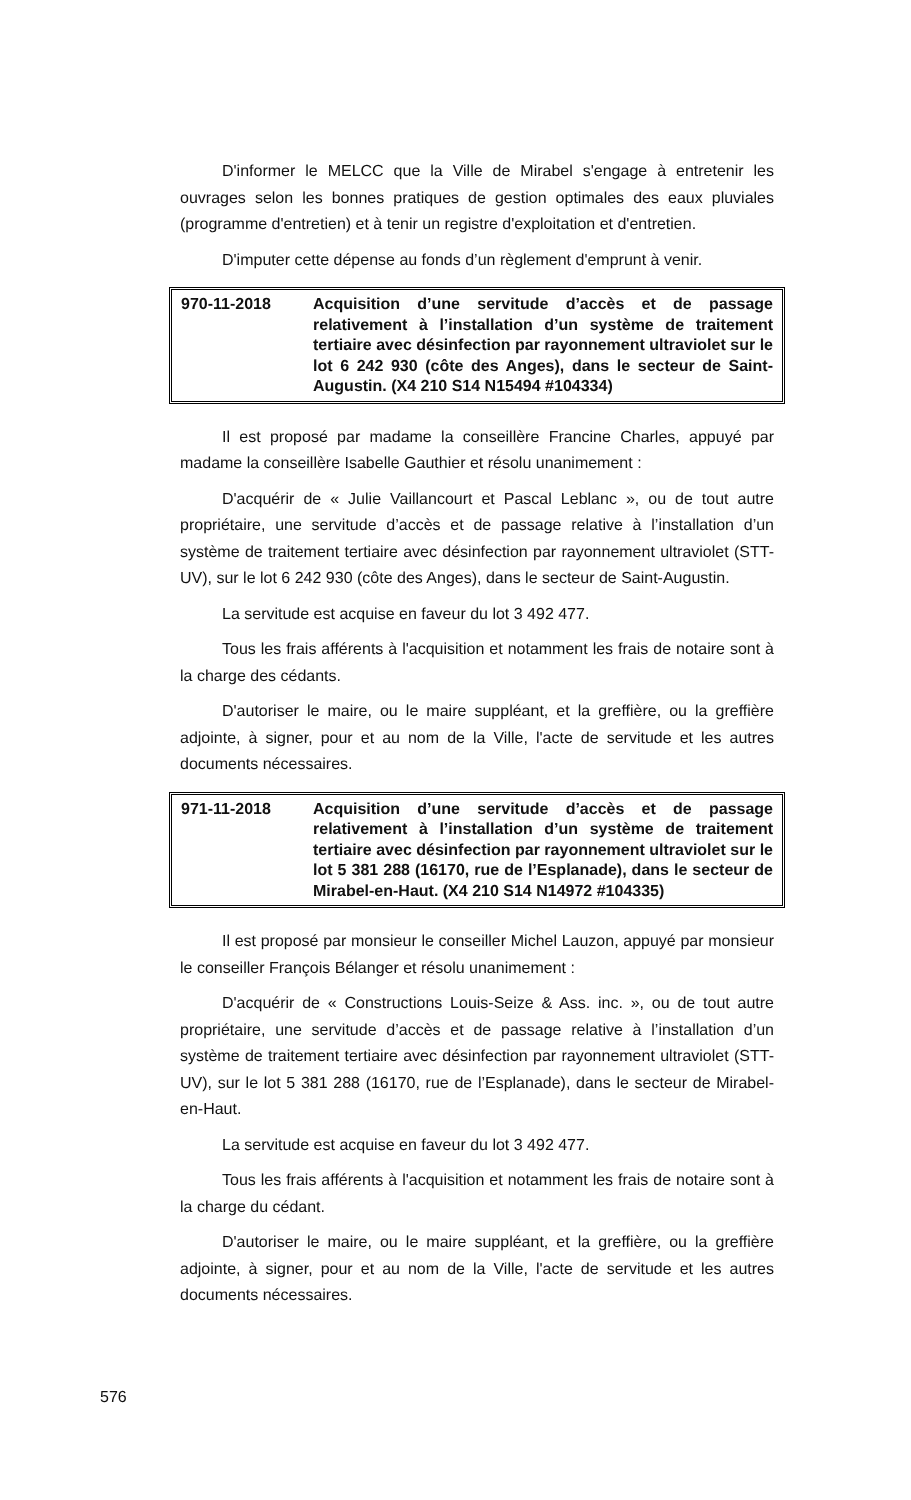D'informer le MELCC que la Ville de Mirabel s'engage à entretenir les ouvrages selon les bonnes pratiques de gestion optimales des eaux pluviales (programme d'entretien) et à tenir un registre d'exploitation et d'entretien.
D'imputer cette dépense au fonds d’un règlement d'emprunt à venir.
970-11-2018 Acquisition d’une servitude d’accès et de passage relativement à l’installation d’un système de traitement tertiaire avec désinfection par rayonnement ultraviolet sur le lot 6 242 930 (côte des Anges), dans le secteur de Saint-Augustin. (X4 210 S14 N15494 #104334)
Il est proposé par madame la conseillère Francine Charles, appuyé par madame la conseillère Isabelle Gauthier et résolu unanimement :
D'acquérir de « Julie Vaillancourt et Pascal Leblanc », ou de tout autre propriétaire, une servitude d’accès et de passage relative à l’installation d’un système de traitement tertiaire avec désinfection par rayonnement ultraviolet (STT-UV), sur le lot 6 242 930 (côte des Anges), dans le secteur de Saint-Augustin.
La servitude est acquise en faveur du lot 3 492 477.
Tous les frais afférents à l'acquisition et notamment les frais de notaire sont à la charge des cédants.
D'autoriser le maire, ou le maire suppléant, et la greffière, ou la greffière adjointe, à signer, pour et au nom de la Ville, l'acte de servitude et les autres documents nécessaires.
971-11-2018 Acquisition d’une servitude d’accès et de passage relativement à l’installation d’un système de traitement tertiaire avec désinfection par rayonnement ultraviolet sur le lot 5 381 288 (16170, rue de l’Esplanade), dans le secteur de Mirabel-en-Haut. (X4 210 S14 N14972 #104335)
Il est proposé par monsieur le conseiller Michel Lauzon, appuyé par monsieur le conseiller François Bélanger et résolu unanimement :
D'acquérir de « Constructions Louis-Seize & Ass. inc. », ou de tout autre propriétaire, une servitude d’accès et de passage relative à l’installation d’un système de traitement tertiaire avec désinfection par rayonnement ultraviolet (STT-UV), sur le lot 5 381 288 (16170, rue de l’Esplanade), dans le secteur de Mirabel-en-Haut.
La servitude est acquise en faveur du lot 3 492 477.
Tous les frais afférents à l'acquisition et notamment les frais de notaire sont à la charge du cédant.
D'autoriser le maire, ou le maire suppléant, et la greffière, ou la greffière adjointe, à signer, pour et au nom de la Ville, l'acte de servitude et les autres documents nécessaires.
576